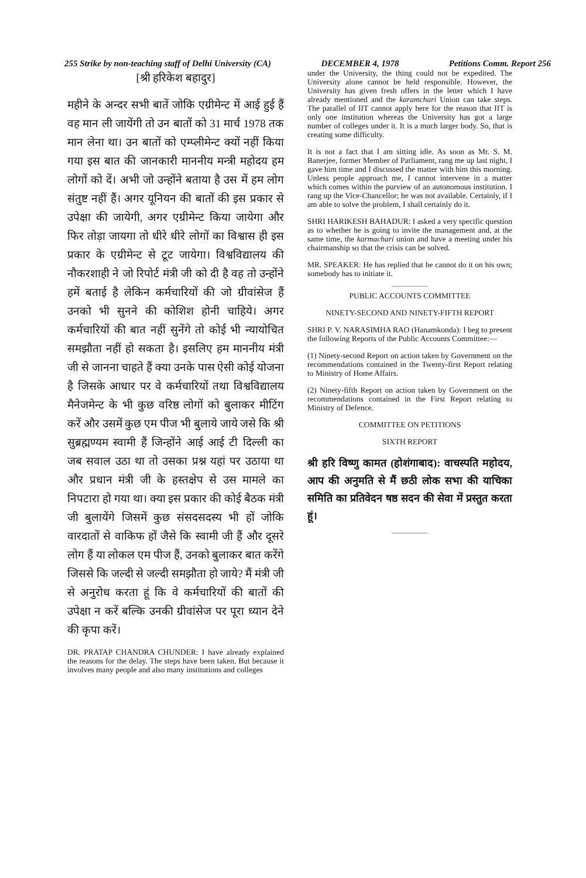255 Strike by non-teaching staff of Delhi University (CA) DECEMBER 4, 1978 Petitions Comm. Report 256
[श्री हरिकेश बहादुर]
महीने के अन्दर सभी बातें जोकि एग्रीमेन्ट में आई हुई हैं वह मान ली जायेंगी तो उन बातों को 31 मार्च 1978 तक मान लेना था। उन बातों को एम्प्लीमेन्ट क्यों नहीं किया गया इस बात की जानकारी माननीय मन्त्री महोदय हम लोगों को दें। अभी जो उन्होंने बताया है उस में हम लोग संतुष्ट नहीं हैं। अगर यूनियन की बातों की इस प्रकार से उपेक्षा की जायेगी, अगर एग्रीमेन्ट किया जायेगा और फिर तोड़ा जायगा तो धीरे धीरे लोगों का विश्वास ही इस प्रकार के एग्रीमेन्ट से टूट जायेगा। विश्वविद्यालय की नौकरशाही ने जो रिपोर्ट मंत्री जी को दी है वह तो उन्होंने हमें बताई है लेकिन कर्मचारियों की जो ग्रीवांसेज हैं उनको भी सुनने की कोशिश होनी चाहिये। अगर कर्मचारियों की बात नहीं सुनेंगे तो कोई भी न्यायोचित समझौता नहीं हो सकता है। इसलिए हम माननीय मंत्री जी से जानना चाहते हैं क्या उनके पास ऐसी कोई योजना है जिसके आधार पर वे कर्मचारियों तथा विश्वविद्यालय मैनेजमेन्ट के भी कुछ वरिष्ठ लोगों को बुलाकर मीटिंग करें और उसमें कुछ एम पीज भी बुलाये जाये जसे कि श्री सुब्रह्मण्यम स्वामी हैं जिन्होंने आई आई टी दिल्ली का जब सवाल उठा था तो उसका प्रश्न यहां पर उठाया था और प्रधान मंत्री जी के हस्तक्षेप से उस मामले का निपटारा हो गया था। क्या इस प्रकार की कोई बैठक मंत्री जी बुलायेंगे जिसमें कुछ संसदसदस्य भी हों जोकि वारदातों से वाकिफ हों जैसे कि स्वामी जी हैं और दूसरे लोग हैं या लोकल एम पीज हैं, उनको बुलाकर बात करेंगे जिससे कि जल्दी से जल्दी समझौता हो जाये? मैं मंत्री जी से अनुरोध करता हूं कि वे कर्मचारियों की बातों की उपेक्षा न करें बल्कि उनकी ग्रीवांसेज पर पूरा ध्यान देने की कृपा करें।
DR. PRATAP CHANDRA CHUNDER: I have already explained the reasons for the delay. The steps have been taken. But because it involves many people and also many institutions and colleges
under the University, the thing could not be expedited. The University alone cannot be held responsible. However, the University has given fresh offers in the letter which I have already mentioned and the karamchari Union can take steps. The parallel of IIT cannot apply here for the reason that IIT is only one institution whereas the University has got a large number of colleges under it. It is a much larger body. So, that is creating some difficulty.
It is not a fact that I am sitting idle. As soon as Mr. S. M. Banerjee, former Member of Parliament, rang me up last night, I gave him time and I discussed the matter with him this morning. Unless people approach me, I cannot intervene in a matter which comes within the purview of an autonomous institution. I rang up the Vice-Chancellor; he was not available. Certainly, if I am able to solve the problem, I shall certainly do it.
SHRI HARIKESH BAHADUR: I asked a very specific question as to whether he is going to invite the management and, at the same time, the karmachari union and have a meeting under his chairmanship so that the crisis can be solved.
MR. SPEAKER: He has replied that he cannot do it on his own; somebody has to initiate it.
PUBLIC ACCOUNTS COMMITTEE
NINETY-SECOND AND NINETY-FIFTH REPORT
SHRI P. V. NARASIMHA RAO (Hanamkonda): I beg to present the following Reports of the Public Accounts Committee:—
(1) Ninety-second Report on action taken by Government on the recommendations contained in the Twenty-first Report relating to Ministry of Home Affairs.
(2) Ninety-fifth Report on action taken by Government on the recommendations contained in the First Report relating to Ministry of Defence.
COMMITTEE ON PETITIONS
SIXTH REPORT
श्री हरि विष्णु कामत (होशंगाबाद): वाचस्पति महोदय, आप की अनुमति से मैं छठी लोक सभा की याचिका समिति का प्रतिवेदन षष्ठ सदन की सेवा में प्रस्तुत करता हूं।